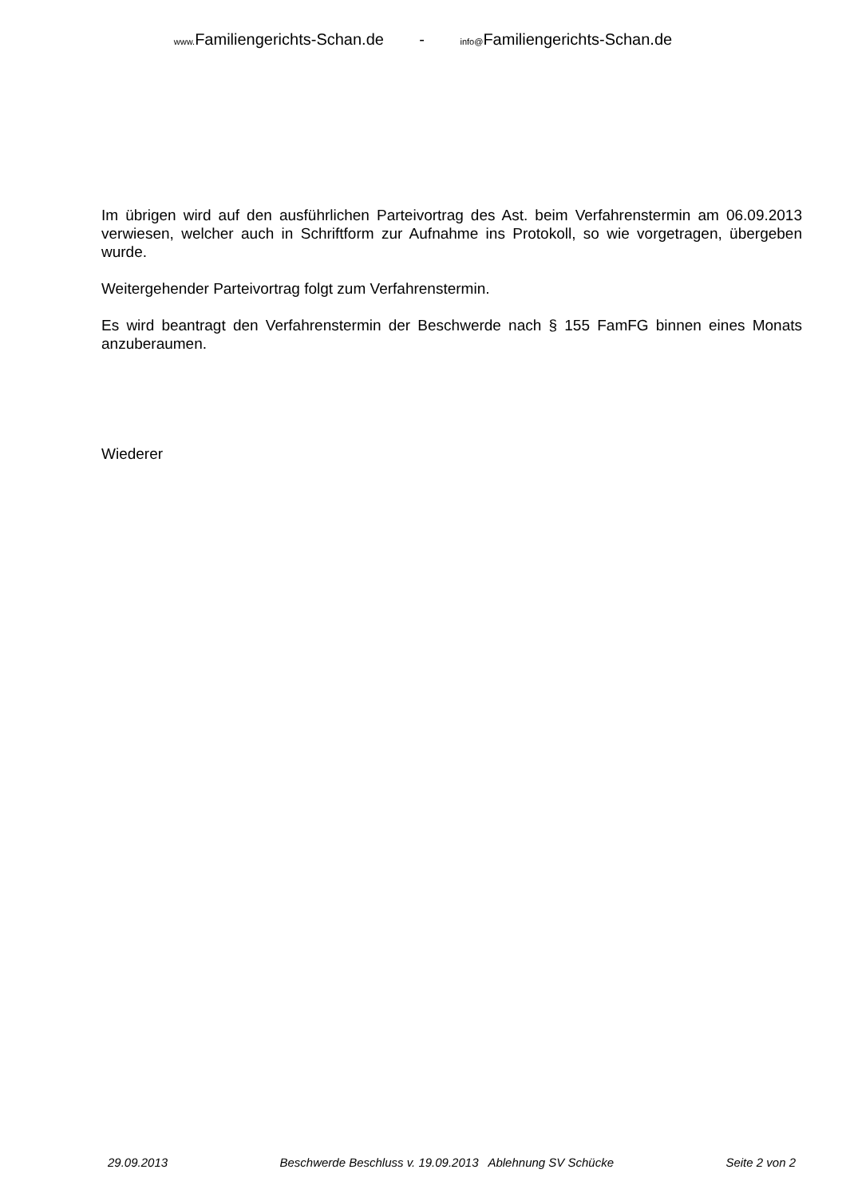www. Familiengerichts-Schan.de - info@Familiengerichts-Schan.de
Im übrigen wird auf den ausführlichen Parteivortrag des Ast. beim Verfahrenstermin am 06.09.2013 verwiesen, welcher auch in Schriftform zur Aufnahme ins Protokoll, so wie vorgetragen, übergeben wurde.
Weitergehender Parteivortrag folgt zum Verfahrenstermin.
Es wird beantragt den Verfahrenstermin der Beschwerde nach § 155 FamFG binnen eines Monats anzuberaumen.
Wiederer
29.09.2013 Beschwerde Beschluss v. 19.09.2013 Ablehnung SV Schücke Seite 2 von 2